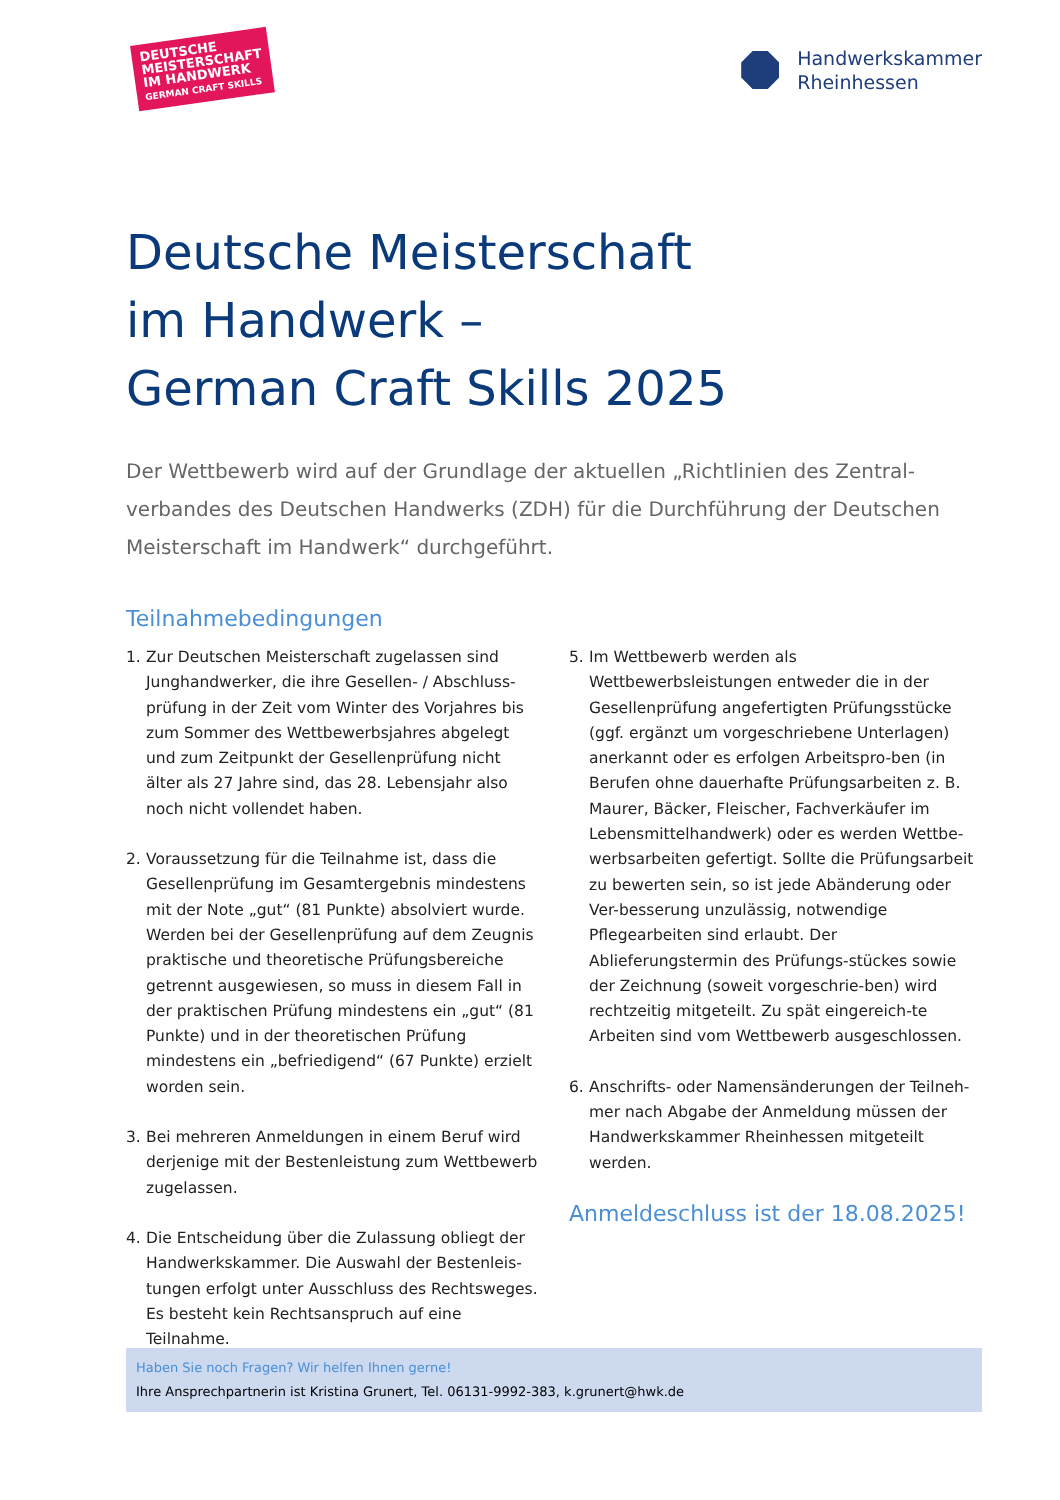DEUTSCHE
MEISTERSCHAFT
IM HANDWERK
GERMAN CRAFT SKILLS
Handwerkskammer
Rheinhessen
Deutsche Meisterschaft
im Handwerk –
German Craft Skills 2025
Der Wettbewerb wird auf der Grundlage der aktuellen „Richtlinien des Zentral-verbandes des Deutschen Handwerks (ZDH) für die Durchführung der Deutschen Meisterschaft im Handwerk“ durchgeführt.
Teilnahmebedingungen
1. Zur Deutschen Meisterschaft zugelassen sind Junghandwerker, die ihre Gesellen- / Abschluss-prüfung in der Zeit vom Winter des Vorjahres bis zum Sommer des Wettbewerbsjahres abgelegt und zum Zeitpunkt der Gesellenprüfung nicht älter als 27 Jahre sind, das 28. Lebensjahr also noch nicht vollendet haben.
2. Voraussetzung für die Teilnahme ist, dass die Gesellenprüfung im Gesamtergebnis mindestens mit der Note „gut“ (81 Punkte) absolviert wurde. Werden bei der Gesellenprüfung auf dem Zeugnis praktische und theoretische Prüfungsbereiche getrennt ausgewiesen, so muss in diesem Fall in der praktischen Prüfung mindestens ein „gut“ (81 Punkte) und in der theoretischen Prüfung mindestens ein „befriedigend“ (67 Punkte) erzielt worden sein.
3. Bei mehreren Anmeldungen in einem Beruf wird derjenige mit der Bestenleistung zum Wettbewerb zugelassen.
4. Die Entscheidung über die Zulassung obliegt der Handwerkskammer. Die Auswahl der Bestenleis-tungen erfolgt unter Ausschluss des Rechtsweges. Es besteht kein Rechtsanspruch auf eine Teilnahme.
5. Im Wettbewerb werden als Wettbewerbsleistungen entweder die in der Gesellenprüfung angefertigten Prüfungsstücke (ggf. ergänzt um vorgeschriebene Unterlagen) anerkannt oder es erfolgen Arbeitspro-ben (in Berufen ohne dauerhafte Prüfungsarbeiten z. B. Maurer, Bäcker, Fleischer, Fachverkäufer im Lebensmittelhandwerk) oder es werden Wettbe-werbsarbeiten gefertigt. Sollte die Prüfungsarbeit zu bewerten sein, so ist jede Abänderung oder Ver-besserung unzulässig, notwendige Pflegearbeiten sind erlaubt. Der Ablieferungstermin des Prüfungs-stückes sowie der Zeichnung (soweit vorgeschrie-ben) wird rechtzeitig mitgeteilt. Zu spät eingereich-te Arbeiten sind vom Wettbewerb ausgeschlossen.
6. Anschrifts- oder Namensänderungen der Teilneh-mer nach Abgabe der Anmeldung müssen der Handwerkskammer Rheinhessen mitgeteilt werden.
Anmeldeschluss ist der 18.08.2025!
Haben Sie noch Fragen? Wir helfen Ihnen gerne!
Ihre Ansprechpartnerin ist Kristina Grunert, Tel. 06131-9992-383, k.grunert@hwk.de